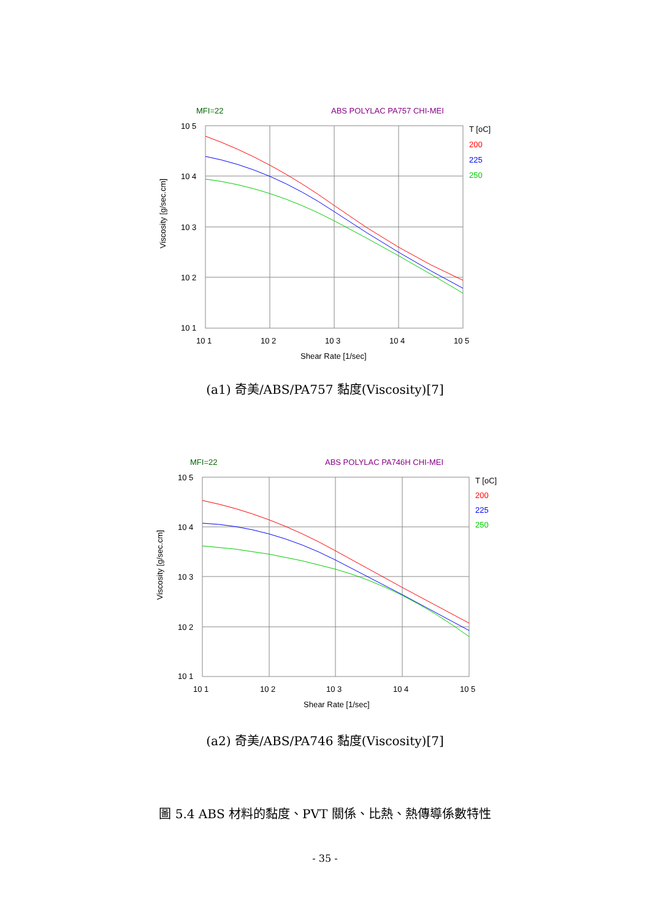MFI=22
ABS POLYLAC PA757 CHI-MEI
10 5
10 4
10 3
10 2
10 1
10 1
10 2
10 3
10 4
10 5
Shear Rate [1/sec]
T [oC]
200
225
250
Viscosity [g/sec.cm]
(a1) 奇美/ABS/PA757 黏度(Viscosity)[7]
MFI=22
ABS POLYLAC PA746H CHI-MEI
10 5
10 4
10 3
10 2
10 1
10 1
10 2
10 3
10 4
10 5
Shear Rate [1/sec]
T [oC]
200
225
250
Viscosity [g/sec.cm]
(a2) 奇美/ABS/PA746 黏度(Viscosity)[7]
圖 5.4 ABS 材料的黏度、PVT 關係、比熱、熱傳導係數特性
- 35 -